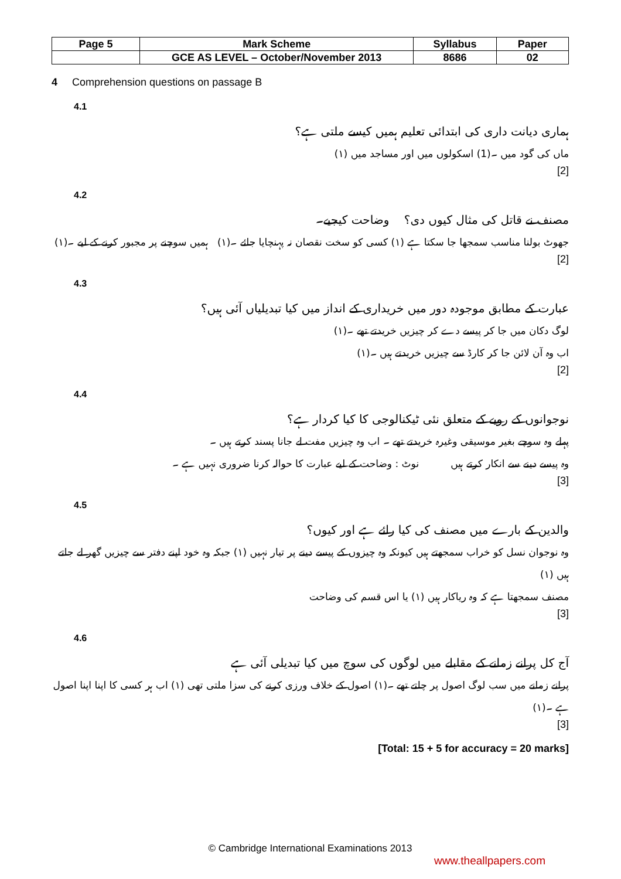| Page 5 | Mark Scheme | Syllabus | Paper |
| | GCE AS LEVEL – October/November 2013 | 8686 | 02 |
4 Comprehension questions on passage B
4.1
ہماری دیانت داری کی ابتدائی تعلیم ہمیں کیسے ملتی ہے؟
ماں کی گود میں ۔(1) اسکولوں میں اور مساجد میں (۱)
[2]
4.2
مصنف نے قاتل کی مثال کیوں دی؟ وضاحت کیجیے۔
جھوٹ بولنا مناسب سمجھا جا سکتا ہے (۱) کسی کو سخت نقصان نہ پہنچایا جائے ۔(۱) ہمیں سوچنے پر مجبور کرنے کے لیے ۔(۱)
[2]
4.3
عبارت کے مطابق موجودہ دور میں خریداری کے انداز میں کیا تبدیلیاں آئی ہیں؟
لوگ دکان میں جا کر پیسے دے کر چیزیں خریدتے تھے ۔(۱)
اب وہ آن لائن جا کر کارڈ سے چیزیں خریدتے ہیں ۔(۱)
[2]
4.4
نوجوانوں کے رویے کے متعلق نئی ٹیکنالوجی کا کیا کردار ہے؟
پہلے وہ سوچے بغیر موسیقی وغیرہ خریدتے تھے ۔ اب وہ چیزیں مفت لے جانا پسند کرتے ہیں ۔
وہ پیسے دینے سے انکار کرتے ہیں نوٹ : وضاحت کے لیے عبارت کا حوالہ کرنا ضروری نہیں ہے ۔
[3]
4.5
والدین کے بارے میں مصنف کی کیا رائے ہے اور کیوں؟
وہ نوجوان نسل کو خراب سمجھتے ہیں کیونکہ وہ چیزوں کے پیسے دینے پر تیار نہیں (۱) جبکہ وہ خود اپنے دفتر سے چیزیں گھر لے جاتے ہیں (۱)
مصنف سمجھتا ہے کہ وہ ریاکار ہیں (۱) یا اس قسم کی وضاحت
[3]
4.6
آج کل پرانے زمانے کے مقابلے میں لوگوں کی سوچ میں کیا تبدیلی آئی ہے
پرانے زمانے میں سب لوگ اصول پر چلتے تھے ۔(۱) اصول کے خلاف ورزی کرنے کی سزا ملتی تھی (۱) اب ہر کسی کا اپنا اپنا اصول ہے ۔(۱)
[3]
[Total: 15 + 5 for accuracy = 20 marks]
© Cambridge International Examinations 2013
www.theallpapers.com